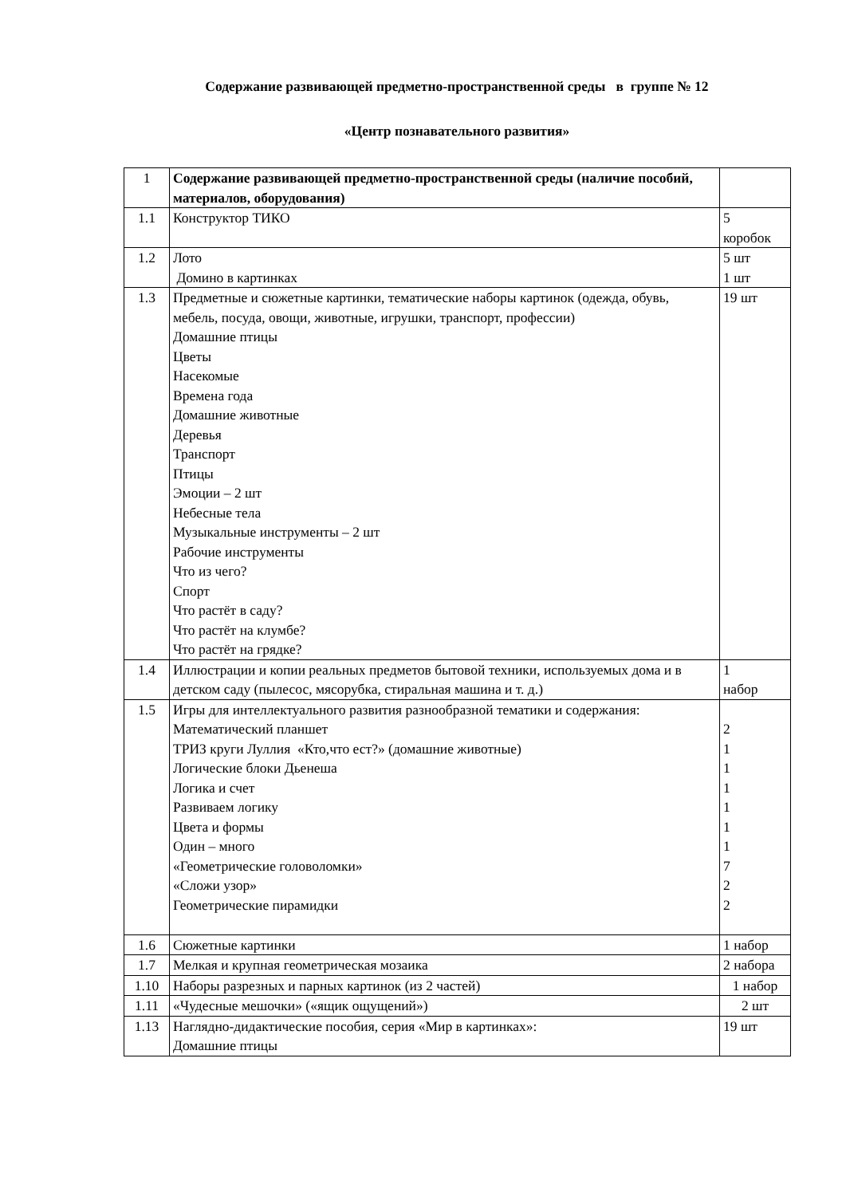Содержание развивающей предметно-пространственной среды в группе № 12
«Центр познавательного развития»
| 1 | Содержание развивающей предметно-пространственной среды (наличие пособий, материалов, оборудования) | |
| 1.1 | Конструктор ТИКО | 5 коробок |
| 1.2 | Лото Домино в картинках | 5 шт 1 шт |
| 1.3 | Предметные и сюжетные картинки, тематические наборы картинок (одежда, обувь, мебель, посуда, овощи, животные, игрушки, транспорт, профессии) Домашние птицы Цветы Насекомые Времена года Домашние животные Деревья Транспорт Птицы Эмоции – 2 шт Небесные тела Музыкальные инструменты – 2 шт Рабочие инструменты Что из чего? Спорт Что растёт в саду? Что растёт на клумбе? Что растёт на грядке? | 19 шт |
| 1.4 | Иллюстрации и копии реальных предметов бытовой техники, используемых дома и в детском саду (пылесос, мясорубка, стиральная машина и т. д.) | 1 набор |
| 1.5 | Игры для интеллектуального развития разнообразной тематики и содержания: Математический планшет ТРИЗ круги Луллия «Кто,что ест?» (домашние животные) Логические блоки Дьенеша Логика и счет Развиваем логику Цвета и формы Один – много «Геометрические головоломки» «Сложи узор» Геометрические пирамидки | 2 1 1 1 1 1 1 7 2 2 |
| 1.6 | Сюжетные картинки | 1 набор |
| 1.7 | Мелкая и крупная геометрическая мозаика | 2 набора |
| 1.10 | Наборы разрезных и парных картинок (из 2 частей) | 1 набор |
| 1.11 | «Чудесные мешочки» («ящик ощущений») | 2 шт |
| 1.13 | Наглядно-дидактические пособия, серия «Мир в картинках»: Домашние птицы | 19 шт |